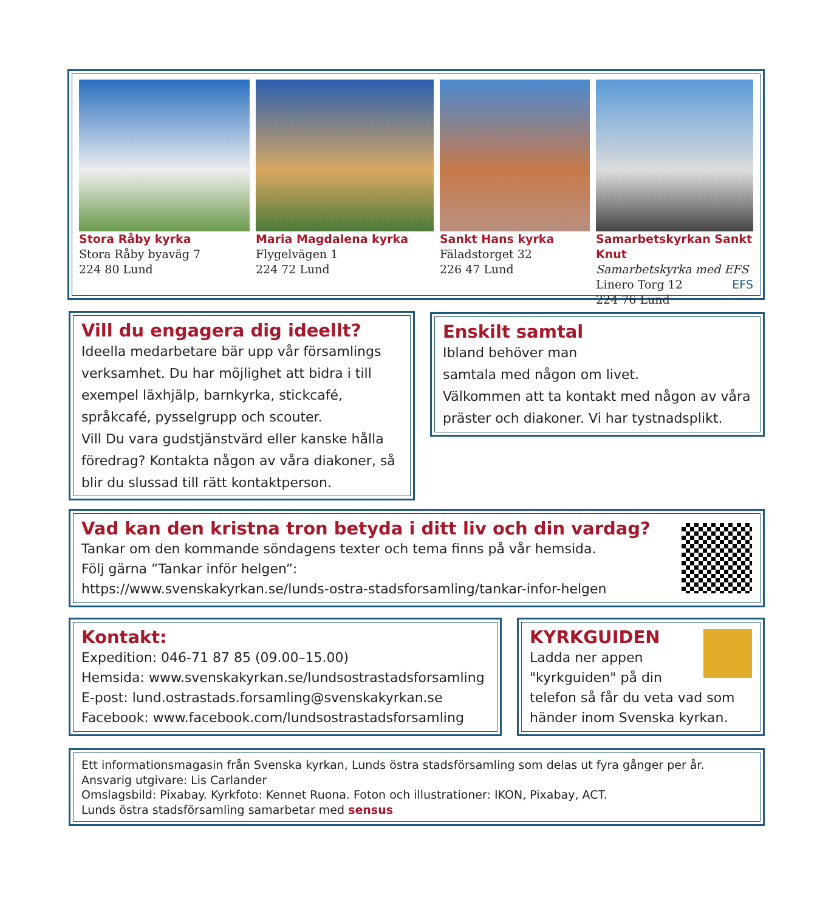Stora Råby kyrka
Stora Råby byaväg 7
224 80 Lund
Maria Magdalena kyrka
Flygelvägen 1
224 72 Lund
Sankt Hans kyrka
Fäladstorget 32
226 47 Lund
Samarbetskyrkan Sankt Knut
Samarbetskyrka med EFS
Linero Torg 12 EFS
224 76 Lund
Vill du engagera dig ideellt?
Ideella medarbetare bär upp vår församlings verksamhet. Du har möjlighet att bidra i till exempel läxhjälp, barnkyrka, stickcafé, språkcafé, pysselgrupp och scouter.
Vill Du vara gudstjänstvärd eller kanske hålla föredrag? Kontakta någon av våra diakoner, så blir du slussad till rätt kontaktperson.
Enskilt samtal
Ibland behöver man
samtala med någon om livet.
Välkommen att ta kontakt med någon av våra präster och diakoner. Vi har tystnadsplikt.
Vad kan den kristna tron betyda i ditt liv och din vardag?
Tankar om den kommande söndagens texter och tema finns på vår hemsida.
Följ gärna ”Tankar inför helgen”:
https://www.svenskakyrkan.se/lunds-ostra-stadsforsamling/tankar-infor-helgen
Kontakt:
Expedition: 046-71 87 85 (09.00–15.00)
Hemsida: www.svenskakyrkan.se/lundsostrastadsforsamling
E-post: lund.ostrastads.forsamling@svenskakyrkan.se
Facebook: www.facebook.com/lundsostrastadsforsamling
KYRKGUIDEN
Ladda ner appen
"kyrkguiden" på din
telefon så får du veta vad som händer inom Svenska kyrkan.
Ett informationsmagasin från Svenska kyrkan, Lunds östra stadsförsamling som delas ut fyra gånger per år.
Ansvarig utgivare: Lis Carlander
Omslagsbild: Pixabay. Kyrkfoto: Kennet Ruona. Foton och illustrationer: IKON, Pixabay, ACT.
Lunds östra stadsförsamling samarbetar med sensus